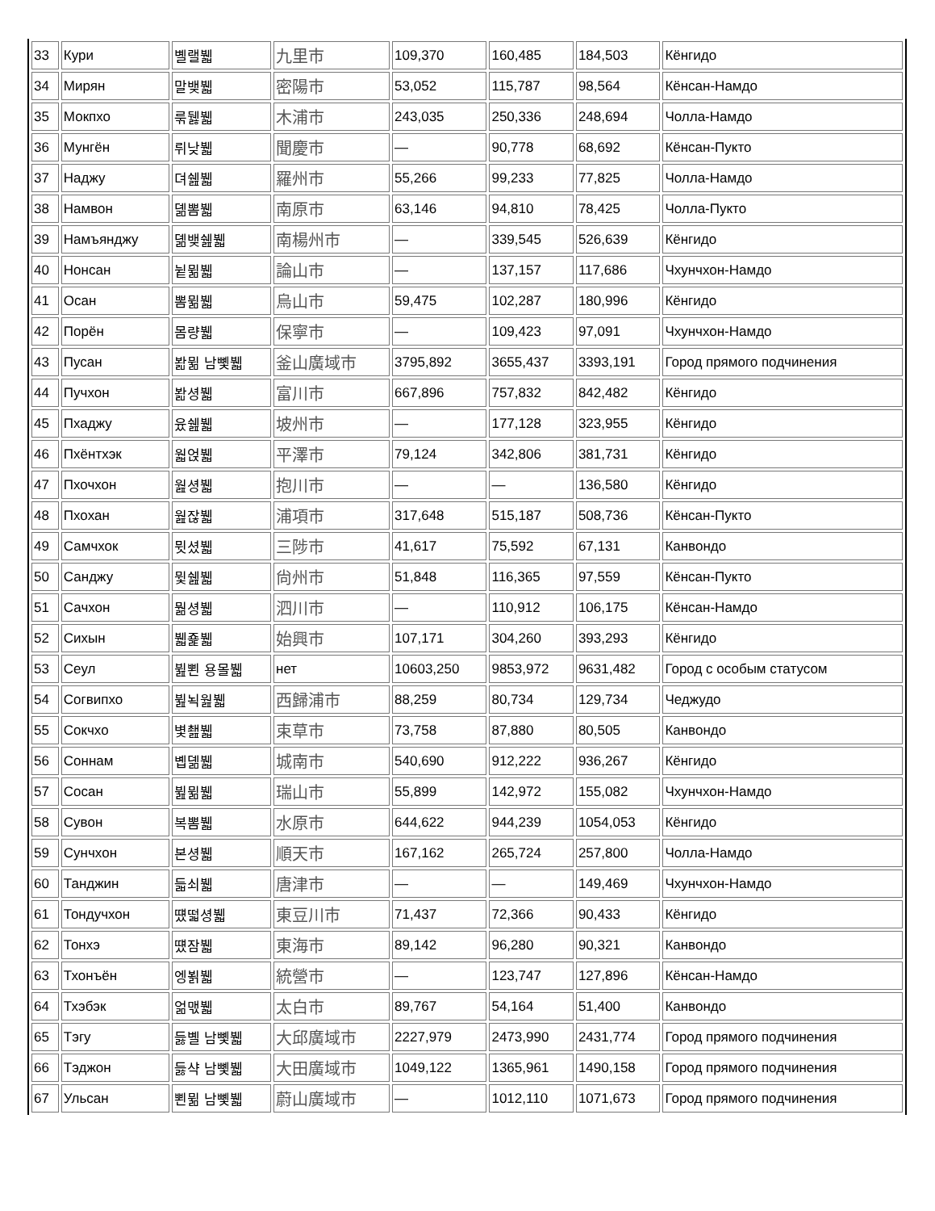| 33 | Кури | 볠랠뷃 | 九里市 | 109,370 | 160,485 | 184,503 | Кёнгидо |
| 34 | Мирян | 말뱆뷃 | 密陽市 | 53,052 | 115,787 | 98,564 | Кёнсан-Намдо |
| 35 | Мокпхо | 룪뒗뷃 | 木浦市 | 243,035 | 250,336 | 248,694 | Чолла-Намдо |
| 36 | Мунгён | 뤼낮뷃 | 聞慶市 | — | 90,778 | 68,692 | Кёнсан-Пукто |
| 37 | Наджу | 뎌쉞뷃 | 羅州市 | 55,266 | 99,233 | 77,825 | Чолла-Намдо |
| 38 | Намвон | 뎲뽐뷃 | 南原市 | 63,146 | 94,810 | 78,425 | Чолла-Пукто |
| 39 | Намъянджу | 뎲뱆쉞뷃 | 南楊州市 | — | 339,545 | 526,639 | Кёнгидо |
| 40 | Нонсан | 뉱뮒뷃 | 論山市 | — | 137,157 | 117,686 | Чхунчхон-Намдо |
| 41 | Осан | 뽐뮒뷃 | 烏山市 | 59,475 | 102,287 | 180,996 | Кёнгидо |
| 42 | Порён | 몸량뷃 | 保寧市 | — | 109,423 | 97,091 | Чхунчхон-Намдо |
| 43 | Пусан | 봚뮒 남뼻뷃 | 釜山廣域市 | 3795,892 | 3655,437 | 3393,191 | Город прямого подчинения |
| 44 | Пучхон | 봚셩뷃 | 富川市 | 667,896 | 757,832 | 842,482 | Кёнгидо |
| 45 | Пхаджу | 윴쉞뷃 | 坡州市 | — | 177,128 | 323,955 | Кёнгидо |
| 46 | Пхёнтхэк | 웗얹뷃 | 平澤市 | 79,124 | 342,806 | 381,731 | Кёнгидо |
| 47 | Пхочхон | 웚셩뷃 | 抱川市 | — | — | 136,580 | Кёнгидо |
| 48 | Пхохан | 웚잖뷃 | 浦項市 | 317,648 | 515,187 | 508,736 | Кёнсан-Пукто |
| 49 | Самчхок | 뮛셨뷃 | 三陟市 | 41,617 | 75,592 | 67,131 | Канвондо |
| 50 | Санджу | 뮟쉞뷃 | 尙州市 | 51,848 | 116,365 | 97,559 | Кёнсан-Пукто |
| 51 | Сачхон | 뭚셩뷃 | 泗川市 | — | 110,912 | 106,175 | Кёнсан-Намдо |
| 52 | Сихын | 뷃죭뷃 | 始興市 | 107,171 | 304,260 | 393,293 | Кёнгидо |
| 53 | Сеул | 뷢뾘 용몰뷃 | нет | 10603,250 | 9853,972 | 9631,482 | Город с особым статусом |
| 54 | Согвипхо | 뷢뇍웚뷃 | 西歸浦市 | 88,259 | 80,734 | 129,734 | Чеджудо |
| 55 | Сокчхо | 볓쵎뷃 | 束草市 | 73,758 | 87,880 | 80,505 | Канвондо |
| 56 | Соннам | 볩뎲뷃 | 城南市 | 540,690 | 912,222 | 936,267 | Кёнгидо |
| 57 | Сосан | 뷢뮒뷃 | 瑞山市 | 55,899 | 142,972 | 155,082 | Чхунчхон-Намдо |
| 58 | Сувон | 복뽐뷃 | 水原市 | 644,622 | 944,239 | 1054,053 | Кёнгидо |
| 59 | Сунчхон | 본셩뷃 | 順天市 | 167,162 | 265,724 | 257,800 | Чолла-Намдо |
| 60 | Танджин | 듧쇠뷃 | 唐津市 | — | — | 149,469 | Чхунчхон-Намдо |
| 61 | Тондучхон | 떘떫셩뷃 | 東豆川市 | 71,437 | 72,366 | 90,433 | Кёнгидо |
| 62 | Тонхэ | 떘잠뷃 | 東海市 | 89,142 | 96,280 | 90,321 | Канвондо |
| 63 | Тхонъён | 엥뵑뷃 | 統營市 | — | 123,747 | 127,896 | Кёнсан-Намдо |
| 64 | Тхэбэк | 얾맧뷃 | 太白市 | 89,767 | 54,164 | 51,400 | Канвондо |
| 65 | Тэгу | 듫볠 남뼻뷃 | 大邱廣域市 | 2227,979 | 2473,990 | 2431,774 | Город прямого подчинения |
| 66 | Тэджон | 듫샥 남뼻뷃 | 大田廣域市 | 1049,122 | 1365,961 | 1490,158 | Город прямого подчинения |
| 67 | Ульсан | 뾘뮒 남뼻뷃 | 蔚山廣域市 | — | 1012,110 | 1071,673 | Город прямого подчинения |